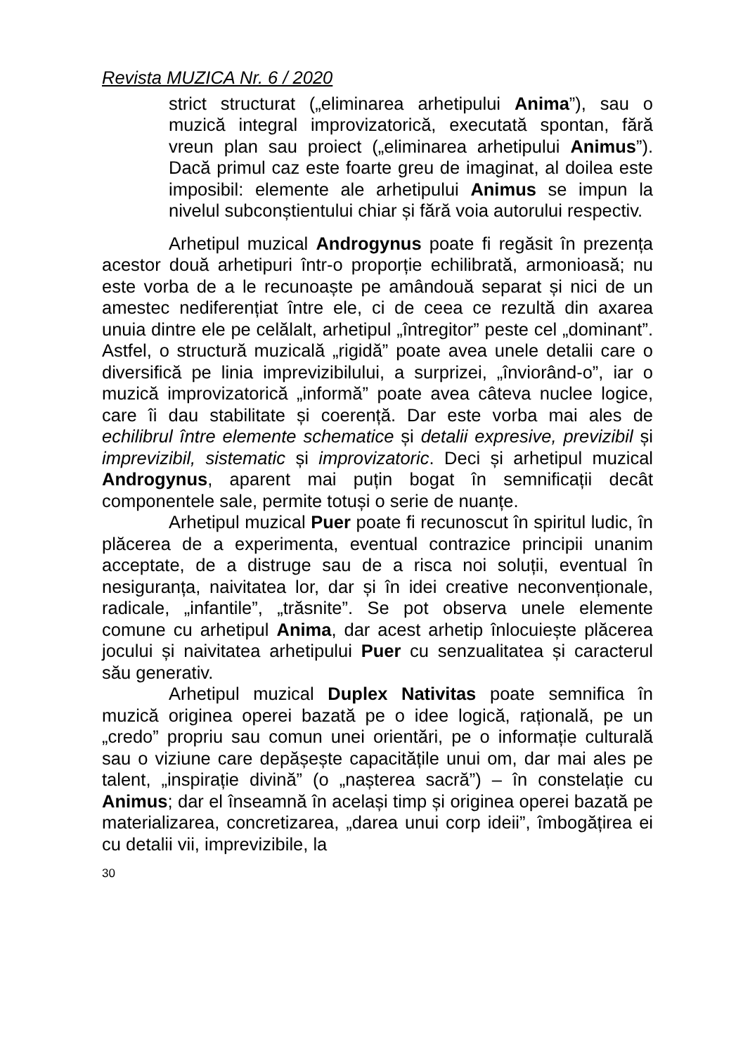Revista MUZICA Nr. 6 / 2020
strict structurat („eliminarea arhetipului Anima”), sau o muzică integral improvizatorică, executată spontan, fără vreun plan sau proiect („eliminarea arhetipului Animus”). Dacă primul caz este foarte greu de imaginat, al doilea este imposibil: elemente ale arhetipului Animus se impun la nivelul subconștientului chiar și fără voia autorului respectiv.
Arhetipul muzical Androgynus poate fi regăsit în prezența acestor două arhetipuri într-o proporție echilibrată, armonioasă; nu este vorba de a le recunoaște pe amândouă separat și nici de un amestec nediferențiat între ele, ci de ceea ce rezultă din axarea unuia dintre ele pe celălalt, arhetipul „întregitor” peste cel „dominant”. Astfel, o structură muzicală „rigidă” poate avea unele detalii care o diversifică pe linia imprevizibilului, a surprizei, „înviorând-o”, iar o muzică improvizatorică „informă” poate avea câteva nuclee logice, care îi dau stabilitate și coerență. Dar este vorba mai ales de echilibrul între elemente schematice și detalii expresive, previzibil și imprevizibil, sistematic și improvizatoric. Deci și arhetipul muzical Androgynus, aparent mai puțin bogat în semnificații decât componentele sale, permite totuși o serie de nuanțe.
Arhetipul muzical Puer poate fi recunoscut în spiritul ludic, în plăcerea de a experimenta, eventual contrazice principii unanim acceptate, de a distruge sau de a risca noi soluții, eventual în nesiguranța, naivitatea lor, dar și în idei creative neconvenționale, radicale, „infantile”, „trăsnite”. Se pot observa unele elemente comune cu arhetipul Anima, dar acest arhetip înlocuiește plăcerea jocului și naivitatea arhetipului Puer cu senzualitatea și caracterul său generativ.
Arhetipul muzical Duplex Nativitas poate semnifica în muzică originea operei bazată pe o idee logică, rațională, pe un „credo” propriu sau comun unei orientări, pe o informație culturală sau o viziune care depășește capacitățile unui om, dar mai ales pe talent, „inspirație divină” (o „nașterea sacră”) – în constelație cu Animus; dar el înseamnă în același timp și originea operei bazată pe materializarea, concretizarea, „darea unui corp ideii”, îmbogățirea ei cu detalii vii, imprevizibile, la
30